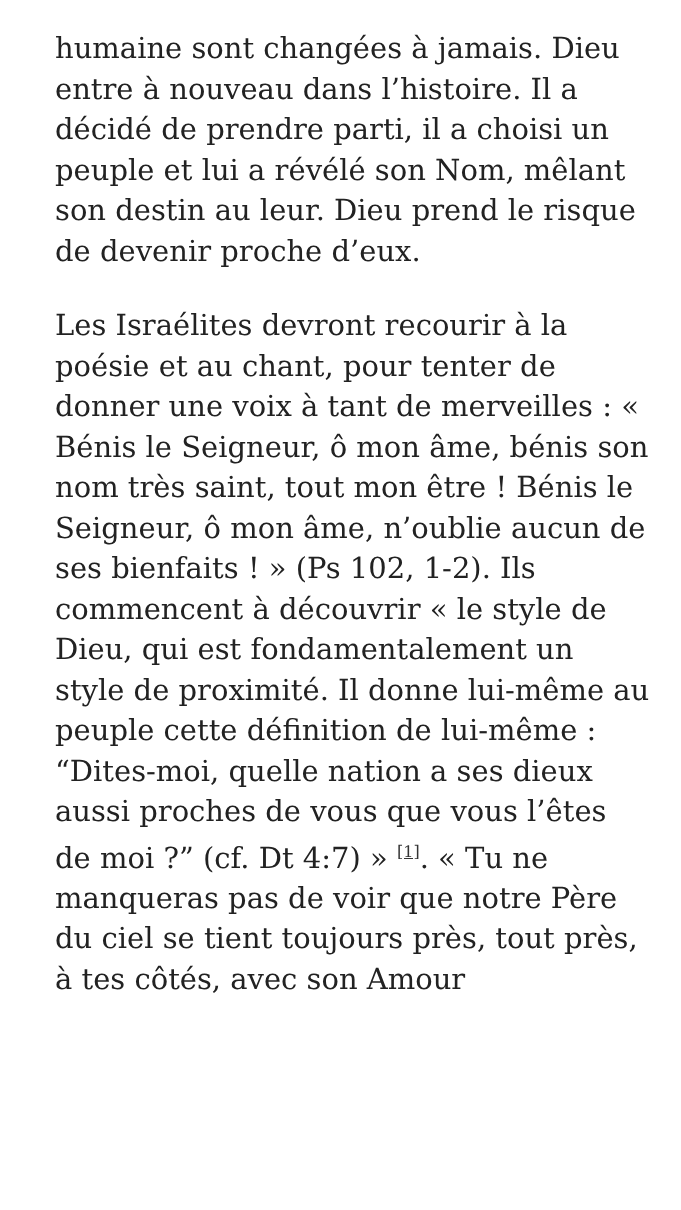humaine sont changées à jamais. Dieu entre à nouveau dans l’histoire. Il a décidé de prendre parti, il a choisi un peuple et lui a révélé son Nom, mêlant son destin au leur. Dieu prend le risque de devenir proche d’eux.
Les Israélites devront recourir à la poésie et au chant, pour tenter de donner une voix à tant de merveilles : « Bénis le Seigneur, ô mon âme, bénis son nom très saint, tout mon être ! Bénis le Seigneur, ô mon âme, n’oublie aucun de ses bienfaits ! » (Ps 102, 1-2). Ils commencent à découvrir « le style de Dieu, qui est fondamentalement un style de proximité. Il donne lui-même au peuple cette définition de lui-même : “Dites-moi, quelle nation a ses dieux aussi proches de vous que vous l’êtes de moi ?” (cf. Dt 4:7) » <sup>[1]</sup>. « Tu ne manqueras pas de voir que notre Père du ciel se tient toujours près, tout près, à tes côtés, avec son Amour